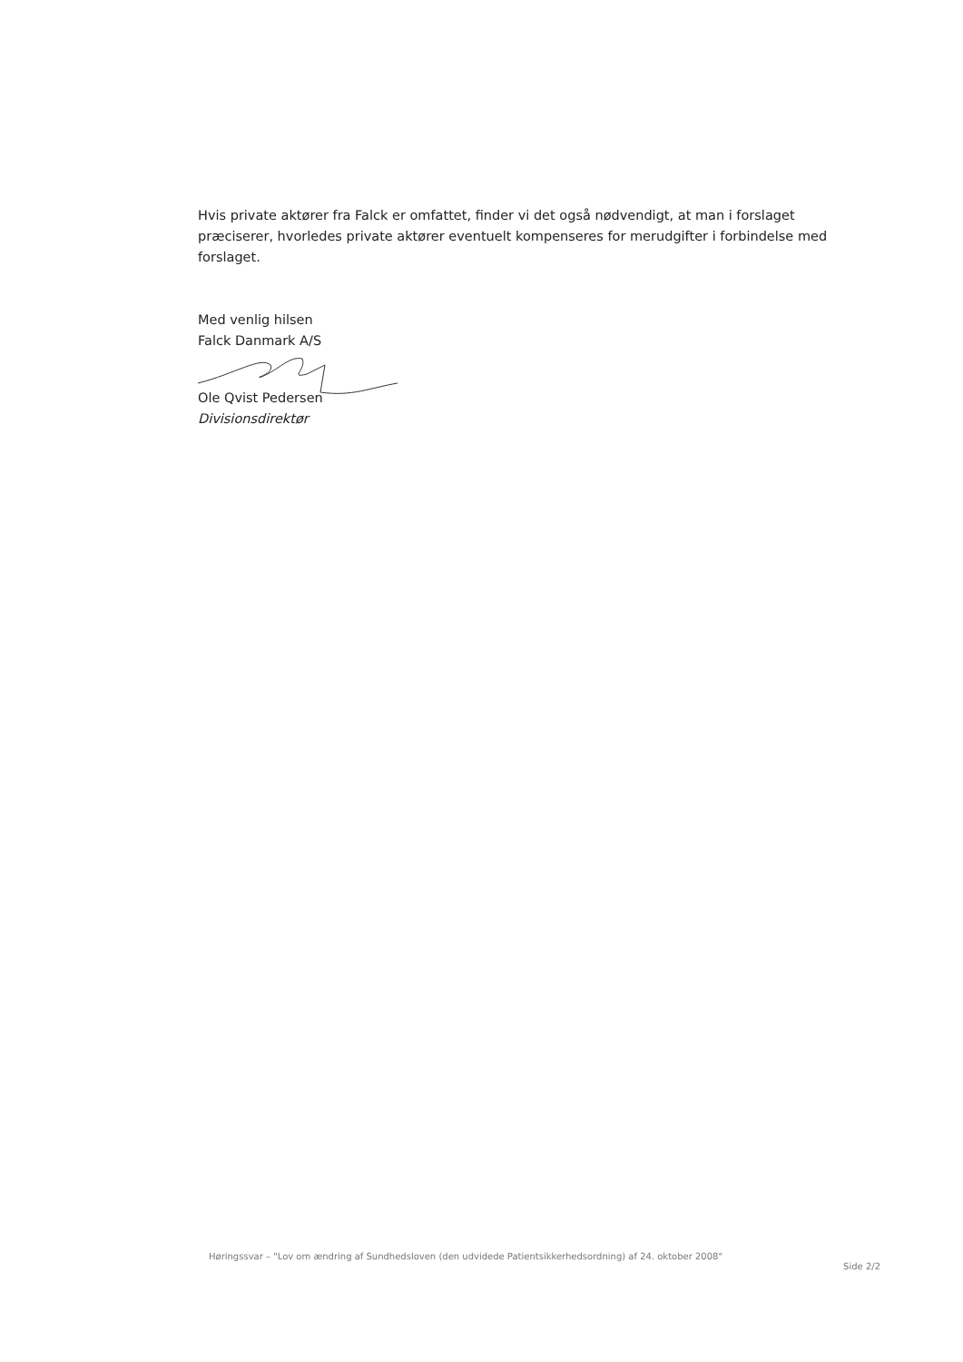Hvis private aktører fra Falck er omfattet, finder vi det også nødvendigt, at man i forslaget præciserer, hvorledes private aktører eventuelt kompenseres for merudgifter i forbindelse med forslaget.
Med venlig hilsen
Falck Danmark A/S
Ole Qvist Pedersen
Divisionsdirektør
Høringssvar – "Lov om ændring af Sundhedsloven (den udvidede Patientsikkerhedsordning) af 24. oktober 2008"
Side 2/2